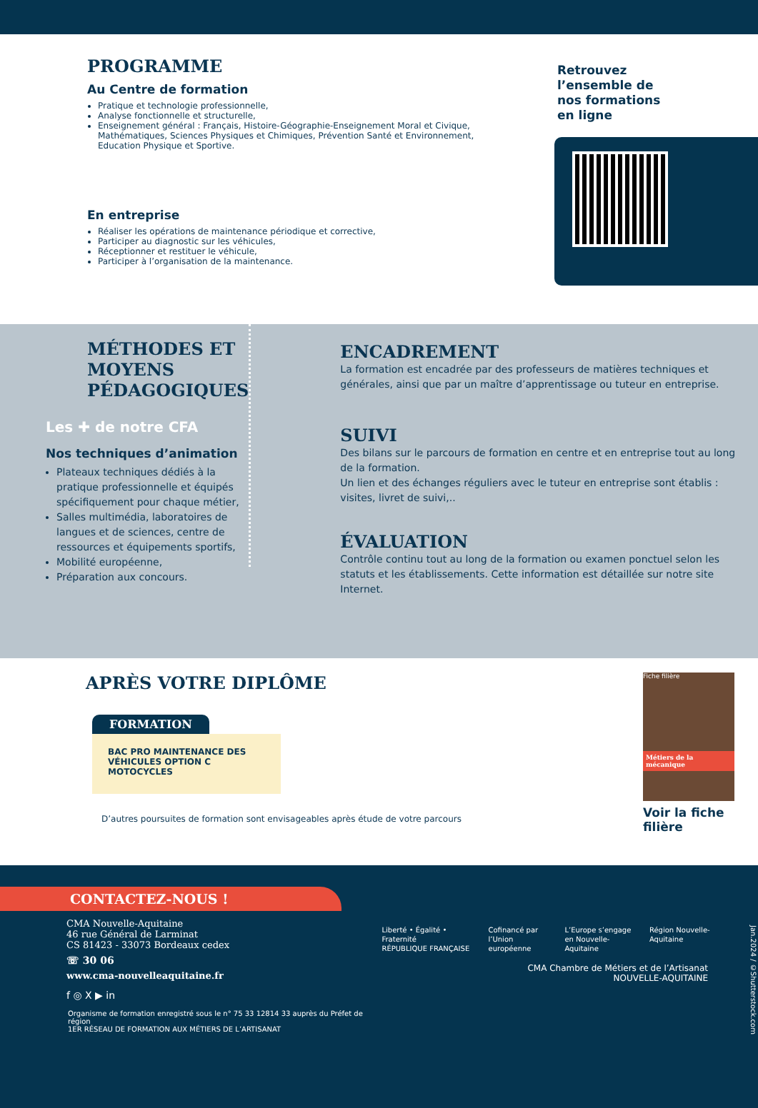PROGRAMME
Au Centre de formation
Pratique et technologie professionnelle,
Analyse fonctionnelle et structurelle,
Enseignement général : Français, Histoire-Géographie-Enseignement Moral et Civique, Mathématiques, Sciences Physiques et Chimiques, Prévention Santé et Environnement, Education Physique et Sportive.
En entreprise
Réaliser les opérations de maintenance périodique et corrective,
Participer au diagnostic sur les véhicules,
Réceptionner et restituer le véhicule,
Participer à l’organisation de la maintenance.
Retrouvez
l’ensemble de
nos formations
en ligne
MÉTHODES ET MOYENS
PÉDAGOGIQUES
Les ✚ de notre CFA
Nos techniques d’animation
Plateaux techniques dédiés à la pratique professionnelle et équipés spécifiquement pour chaque métier,
Salles multimédia, laboratoires de langues et de sciences, centre de ressources et équipements sportifs,
Mobilité européenne,
Préparation aux concours.
ENCADREMENT
La formation est encadrée par des professeurs de matières techniques et générales, ainsi que par un maître d’apprentissage ou tuteur en entreprise.
SUIVI
Des bilans sur le parcours de formation en centre et en entreprise tout au long de la formation.
Un lien et des échanges réguliers avec le tuteur en entreprise sont établis : visites, livret de suivi,..
ÉVALUATION
Contrôle continu tout au long de la formation ou examen ponctuel selon les statuts et les établissements. Cette information est détaillée sur notre site Internet.
APRÈS VOTRE DIPLÔME
FORMATION
BAC PRO MAINTENANCE DES VÉHICULES OPTION C MOTOCYCLES
D’autres poursuites de formation sont envisageables après étude de votre parcours
Fiche filière
Métiers de la mécanique
Voir la fiche
filière
CONTACTEZ-NOUS !
CMA Nouvelle-Aquitaine
46 rue Général de Larminat
CS 81423 - 33073 Bordeaux cedex
☏ 30 06
www.cma-nouvelleaquitaine.fr
f ◎ X ▶ in
Organisme de formation enregistré sous le n° 75 33 12814 33 auprès du Préfet de région
1ER RÉSEAU DE FORMATION AUX MÉTIERS DE L’ARTISANAT
Liberté • Égalité • Fraternité
RÉPUBLIQUE FRANÇAISE Cofinancé par
l’Union européenne L’Europe s’engage
en Nouvelle-Aquitaine Région Nouvelle-Aquitaine Jan.2024 / ©Shutterstock.com
CMA Chambre de Métiers et de l’Artisanat
NOUVELLE-AQUITAINE